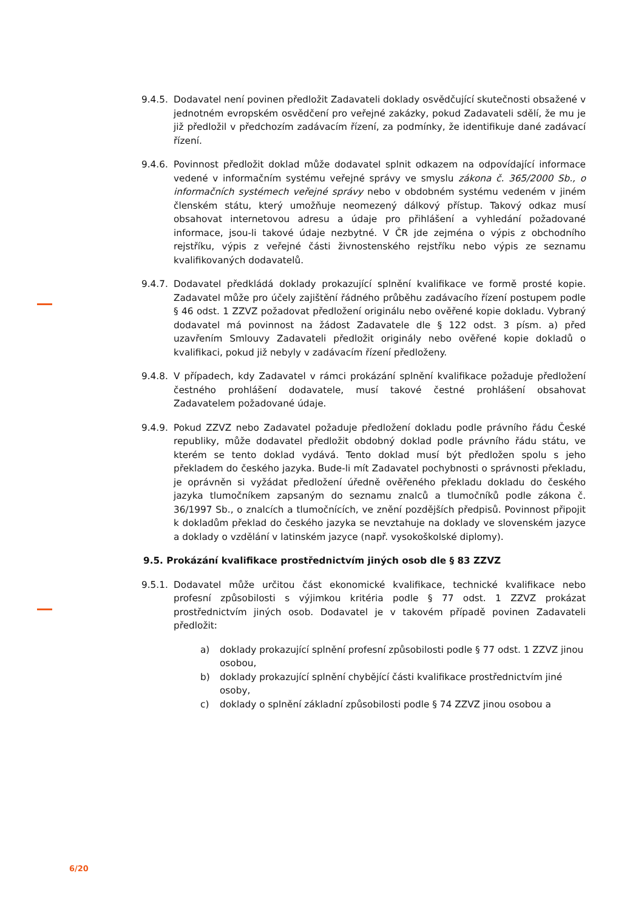9.4.5.
Dodavatel není povinen předložit Zadavateli doklady osvědčující skutečnosti obsažené v jednotném evropském osvědčení pro veřejné zakázky, pokud Zadavateli sdělí, že mu je již předložil v předchozím zadávacím řízení, za podmínky, že identifikuje dané zadávací řízení.
9.4.6.
Povinnost předložit doklad může dodavatel splnit odkazem na odpovídající informace vedené v informačním systému veřejné správy ve smyslu zákona č. 365/2000 Sb., o informačních systémech veřejné správy nebo v obdobném systému vedeném v jiném členském státu, který umožňuje neomezený dálkový přístup. Takový odkaz musí obsahovat internetovou adresu a údaje pro přihlášení a vyhledání požadované informace, jsou-li takové údaje nezbytné. V ČR jde zejména o výpis z obchodního rejstříku, výpis z veřejné části živnostenského rejstříku nebo výpis ze seznamu kvalifikovaných dodavatelů.
9.4.7.
Dodavatel předkládá doklady prokazující splnění kvalifikace ve formě prosté kopie. Zadavatel může pro účely zajištění řádného průběhu zadávacího řízení postupem podle § 46 odst. 1 ZZVZ požadovat předložení originálu nebo ověřené kopie dokladu. Vybraný dodavatel má povinnost na žádost Zadavatele dle § 122 odst. 3 písm. a) před uzavřením Smlouvy Zadavateli předložit originály nebo ověřené kopie dokladů o kvalifikaci, pokud již nebyly v zadávacím řízení předloženy.
9.4.8.
V případech, kdy Zadavatel v rámci prokázání splnění kvalifikace požaduje předložení čestného prohlášení dodavatele, musí takové čestné prohlášení obsahovat Zadavatelem požadované údaje.
9.4.9.
Pokud ZZVZ nebo Zadavatel požaduje předložení dokladu podle právního řádu České republiky, může dodavatel předložit obdobný doklad podle právního řádu státu, ve kterém se tento doklad vydává. Tento doklad musí být předložen spolu s jeho překladem do českého jazyka. Bude-li mít Zadavatel pochybnosti o správnosti překladu, je oprávněn si vyžádat předložení úředně ověřeného překladu dokladu do českého jazyka tlumočníkem zapsaným do seznamu znalců a tlumočníků podle zákona č. 36/1997 Sb., o znalcích a tlumočnících, ve znění pozdějších předpisů. Povinnost připojit k dokladům překlad do českého jazyka se nevztahuje na doklady ve slovenském jazyce a doklady o vzdělání v latinském jazyce (např. vysokoškolské diplomy).
9.5. Prokázání kvalifikace prostřednictvím jiných osob dle § 83 ZZVZ
9.5.1.
Dodavatel může určitou část ekonomické kvalifikace, technické kvalifikace nebo profesní způsobilosti s výjimkou kritéria podle § 77 odst. 1 ZZVZ prokázat prostřednictvím jiných osob. Dodavatel je v takovém případě povinen Zadavateli předložit:
a) doklady prokazující splnění profesní způsobilosti podle § 77 odst. 1 ZZVZ jinou osobou,
b) doklady prokazující splnění chybějící části kvalifikace prostřednictvím jiné osoby,
c) doklady o splnění základní způsobilosti podle § 74 ZZVZ jinou osobou a
6/20